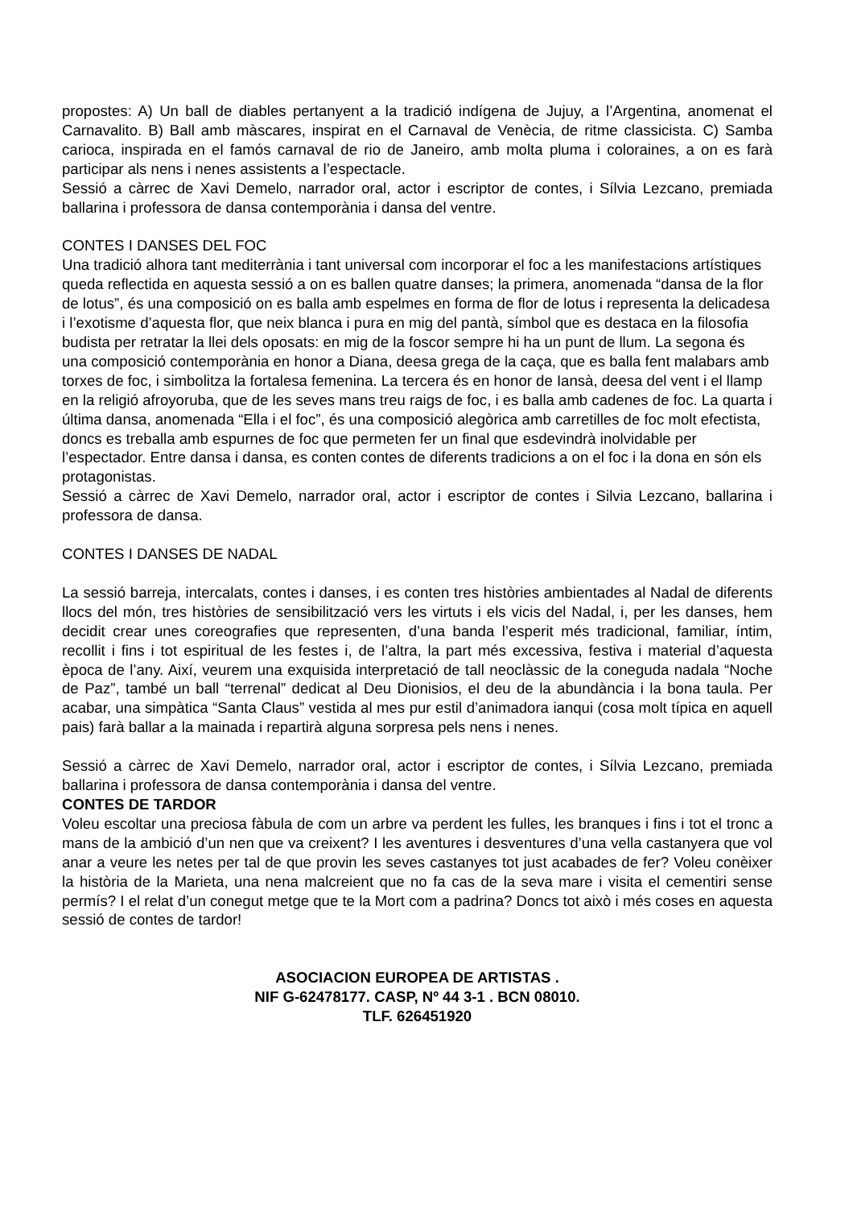propostes: A) Un ball de diables pertanyent a la tradició indígena de Jujuy, a l’Argentina, anomenat el Carnavalito. B) Ball amb màscares, inspirat en el Carnaval de Venècia, de ritme classicista. C) Samba carioca, inspirada en el famós carnaval de rio de Janeiro, amb molta pluma i coloraines, a on es farà participar als nens i nenes assistents a l’espectacle.
Sessió a càrrec de Xavi Demelo, narrador oral, actor i escriptor de contes, i Sílvia Lezcano, premiada ballarina i professora de dansa contemporània i dansa del ventre.
CONTES I DANSES DEL FOC
Una tradició alhora tant mediterrània i tant universal com incorporar el foc a les manifestacions artístiques queda reflectida en aquesta sessió a on es ballen quatre danses; la primera, anomenada “dansa de la flor de lotus”, és una composició on es balla amb espelmes en forma de flor de lotus i representa la delicadesa i l’exotisme d’aquesta flor, que neix blanca i pura en mig del pantà, símbol que es destaca en la filosofia budista per retratar la llei dels oposats: en mig de la foscor sempre hi ha un punt de llum. La segona és una composició contemporània en honor a Diana, deesa grega de la caça, que es balla fent malabars amb torxes de foc, i simbolitza la fortalesa femenina. La tercera és en honor de Iansà, deesa del vent i el llamp en la religió afroyoruba, que de les seves mans treu raigs de foc, i es balla amb cadenes de foc. La quarta i última dansa, anomenada “Ella i el foc”, és una composició alegòrica amb carretilles de foc molt efectista, doncs es treballa amb espurnes de foc que permeten fer un final que esdevindrà inolvidable per l’espectador. Entre dansa i dansa, es conten contes de diferents tradicions a on el foc i la dona en són els protagonistas.
Sessió a càrrec de Xavi Demelo, narrador oral, actor i escriptor de contes i Silvia Lezcano, ballarina i professora de dansa.
CONTES I DANSES DE NADAL
La sessió barreja, intercalats, contes i danses, i es conten tres històries ambientades al Nadal de diferents llocs del món, tres històries de sensibilització vers les virtuts i els vicis del Nadal, i, per les danses, hem decidit crear unes coreografies que representen, d’una banda l’esperit més tradicional, familiar, íntim, recollit i fins i tot espiritual de les festes i, de l’altra, la part més excessiva, festiva i material d’aquesta època de l’any. Així, veurem una exquisida interpretació de tall neoclàssic de la coneguda nadala “Noche de Paz”, també un ball “terrenal” dedicat al Deu Dionisios, el deu de la abundància i la bona taula. Per acabar, una simpàtica “Santa Claus” vestida al mes pur estil d’animadora ianqui (cosa molt típica en aquell pais) farà ballar a la mainada i repartirà alguna sorpresa pels nens i nenes.
Sessió a càrrec de Xavi Demelo, narrador oral, actor i escriptor de contes, i Sílvia Lezcano, premiada ballarina i professora de dansa contemporània i dansa del ventre.
CONTES DE TARDOR
Voleu escoltar una preciosa fàbula de com un arbre va perdent les fulles, les branques i fins i tot el tronc a mans de la ambició d’un nen que va creixent? I les aventures i desventures d’una vella castanyera que vol anar a veure les netes per tal de que provin les seves castanyes tot just acabades de fer? Voleu conèixer la història de la Marieta, una nena malcreient que no fa cas de la seva mare i visita el cementiri sense permís? I el relat d’un conegut metge que te la Mort com a padrina? Doncs tot això i més coses en aquesta sessió de contes de tardor!
ASOCIACION EUROPEA DE ARTISTAS .
NIF G-62478177. CASP, Nº 44 3-1 . BCN 08010.
TLF. 626451920